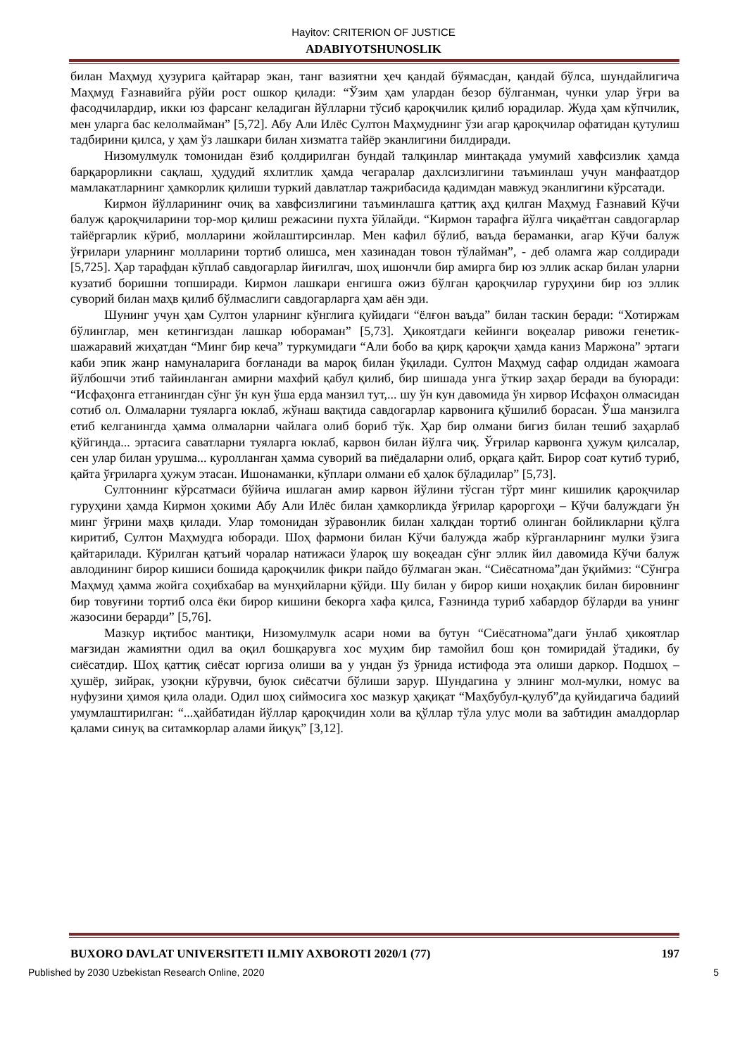Hayitov: CRITERION OF JUSTICE
ADABIYOTSHUNOSLIK
билан Маҳмуд ҳузурига қайтарар экан, танг вазиятни ҳеч қандай бўямасдан, қандай бўлса, шундайлигича Маҳмуд Ғазнавийга рўйи рост ошкор қилади: “Ўзим ҳам улардан безор бўлганман, чунки улар ўғри ва фасодчилардир, икки юз фарсанг келадиган йўлларни тўсиб қароқчилик қилиб юрадилар. Жуда ҳам кўпчилик, мен уларга бас келолмайман” [5,72]. Абу Али Илёс Султон Маҳмуднинг ўзи агар қароқчилар офатидан қутулиш тадбирини қилса, у ҳам ўз лашкари билан хизматга тайёр эканлигини билдиради.
Низомулмулк томонидан ёзиб қолдирилган бундай талқинлар минтақада умумий хавфсизлик ҳамда барқарорликни сақлаш, ҳудудий яхлитлик ҳамда чегаралар дахлсизлигини таъминлаш учун манфаатдор мамлакатларнинг ҳамкорлик қилиши туркий давлатлар тажрибасида қадимдан мавжуд эканлигини кўрсатади.
Кирмон йўлларининг очиқ ва хавфсизлигини таъминлашга қаттиқ аҳд қилган Маҳмуд Ғазнавий Кўчи балуж қароқчиларини тор-мор қилиш режасини пухта ўйлайди. “Кирмон тарафга йўлга чиқаётган савдогарлар тайёргарлик кўриб, молларини жойлаштирсинлар. Мен кафил бўлиб, ваъда бераманки, агар Кўчи балуж ўғрилари уларнинг молларини тортиб олишса, мен хазинадан товон тўлайман”, - деб оламга жар солдиради [5,725]. Ҳар тарафдан кўплаб савдогарлар йиғилгач, шоҳ ишончли бир амирга бир юз эллик аскар билан уларни кузатиб боришни топширади. Кирмон лашкари енгишга ожиз бўлган қароқчилар гуруҳини бир юз эллик суворий билан маҳв қилиб бўлмаслиги савдогарларга ҳам аён эди.
Шунинг учун ҳам Султон уларнинг кўнглига қуйидаги “ёлғон ваъда” билан таскин беради: “Хотиржам бўлинглар, мен кетингиздан лашкар юбораман” [5,73]. Ҳикоятдаги кейинги воқеалар ривожи генетик-шажаравий жиҳатдан “Минг бир кеча” туркумидаги “Али бобо ва қирқ қароқчи ҳамда каниз Маржона” эртаги каби эпик жанр намуналарига боғланади ва мароқ билан ўқилади. Султон Маҳмуд сафар олдидан жамоага йўлбошчи этиб тайинланган амирни махфий қабул қилиб, бир шишада унга ўткир заҳар беради ва буюради: “Исфаҳонга етганингдан сўнг ўн кун ўша ерда манзил тут,... шу ўн кун давомида ўн хирвор Исфаҳон олмасидан сотиб ол. Олмаларни туяларга юклаб, жўнаш вақтида савдогарлар карвонига қўшилиб борасан. Ўша манзилга етиб келганингда ҳамма олмаларни чайлага олиб бориб тўк. Ҳар бир олмани бигиз билан тешиб заҳарлаб қўйгинда... эртасига саватларни туяларга юклаб, карвон билан йўлга чиқ. Ўғрилар карвонга ҳужум қилсалар, сен улар билан урушма... куролланган ҳамма суворий ва пиёдаларни олиб, орқага қайт. Бирор соат кутиб туриб, қайта ўғриларга ҳужум этасан. Ишонаманки, кўплари олмани еб ҳалок бўладилар” [5,73].
Султоннинг кўрсатмаси бўйича ишлаган амир карвон йўлини тўсган тўрт минг кишилик қароқчилар гуруҳини ҳамда Кирмон ҳокими Абу Али Илёс билан ҳамкорликда ўғрилар қароргоҳи – Кўчи балуждаги ўн минг ўғрини маҳв қилади. Улар томонидан зўравонлик билан халқдан тортиб олинган бойликларни қўлга киритиб, Султон Маҳмудга юборади. Шоҳ фармони билан Кўчи балужда жабр кўрганларнинг мулки ўзига қайтарилади. Кўрилган қатъий чоралар натижаси ўлароқ шу воқеадан сўнг эллик йил давомида Кўчи балуж авлодининг бирор кишиси бошида қароқчилик фикри пайдо бўлмаган экан. “Сиёсатнома”дан ўқиймиз: “Сўнгра Маҳмуд ҳамма жойга соҳибхабар ва мунҳийларни қўйди. Шу билан у бирор киши ноҳақлик билан бировнинг бир товуғини тортиб олса ёки бирор кишини бекорга хафа қилса, Ғазнинда туриб хабардор бўларди ва унинг жазосини берарди” [5,76].
Мазкур иқтибос мантиқи, Низомулмулк асари номи ва бутун “Сиёсатнома”даги ўнлаб ҳикоятлар мағзидан жамиятни одил ва оқил бошқарувга хос муҳим бир тамойил бош қон томиридай ўтадики, бу сиёсатдир. Шоҳ қаттиқ сиёсат юргиза олиши ва у ундан ўз ўрнида истифода эта олиши даркор. Подшоҳ – ҳушёр, зийрак, узоқни кўрувчи, буюк сиёсатчи бўлиши зарур. Шундагина у элнинг мол-мулки, номус ва нуфузини ҳимоя қила олади. Одил шоҳ сиймосига хос мазкур ҳақиқат “Маҳбубул-қулуб”да қуйидагича бадиий умумлаштирилган: “...ҳайбатидан йўллар қароқчидин холи ва қўллар тўла улус моли ва забтидин амалдорлар қалами синуқ ва ситамкорлар алами йиқуқ” [3,12].
BUXORO DAVLAT UNIVERSITETI ILMIY AXBOROTI 2020/1 (77) 197
Published by 2030 Uzbekistan Research Online, 2020 5